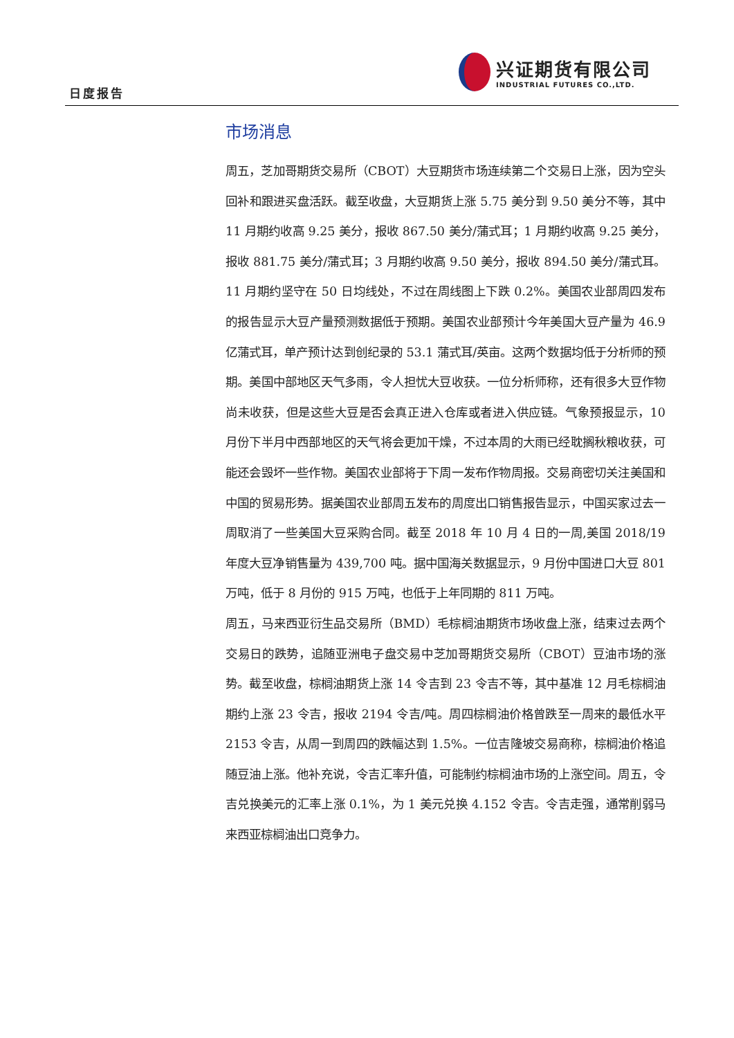日度报告
兴证期货有限公司
INDUSTRIAL FUTURES CO.,LTD.
市场消息
周五，芝加哥期货交易所（CBOT）大豆期货市场连续第二个交易日上涨，因为空头回补和跟进买盘活跃。截至收盘，大豆期货上涨 5.75 美分到 9.50 美分不等，其中 11 月期约收高 9.25 美分，报收 867.50 美分/蒲式耳；1 月期约收高 9.25 美分，报收 881.75 美分/蒲式耳；3 月期约收高 9.50 美分，报收 894.50 美分/蒲式耳。11 月期约坚守在 50 日均线处，不过在周线图上下跌 0.2%。美国农业部周四发布的报告显示大豆产量预测数据低于预期。美国农业部预计今年美国大豆产量为 46.9 亿蒲式耳，单产预计达到创纪录的 53.1 蒲式耳/英亩。这两个数据均低于分析师的预期。美国中部地区天气多雨，令人担忧大豆收获。一位分析师称，还有很多大豆作物尚未收获，但是这些大豆是否会真正进入仓库或者进入供应链。气象预报显示，10 月份下半月中西部地区的天气将会更加干燥，不过本周的大雨已经耽搁秋粮收获，可能还会毁坏一些作物。美国农业部将于下周一发布作物周报。交易商密切关注美国和中国的贸易形势。据美国农业部周五发布的周度出口销售报告显示，中国买家过去一周取消了一些美国大豆采购合同。截至 2018 年 10 月 4 日的一周,美国 2018/19 年度大豆净销售量为 439,700 吨。据中国海关数据显示，9 月份中国进口大豆 801 万吨，低于 8 月份的 915 万吨，也低于上年同期的 811 万吨。
周五，马来西亚衍生品交易所（BMD）毛棕榈油期货市场收盘上涨，结束过去两个交易日的跌势，追随亚洲电子盘交易中芝加哥期货交易所（CBOT）豆油市场的涨势。截至收盘，棕榈油期货上涨 14 令吉到 23 令吉不等，其中基准 12 月毛棕榈油期约上涨 23 令吉，报收 2194 令吉/吨。周四棕榈油价格曾跌至一周来的最低水平 2153 令吉，从周一到周四的跌幅达到 1.5%。一位吉隆坡交易商称，棕榈油价格追随豆油上涨。他补充说，令吉汇率升值，可能制约棕榈油市场的上涨空间。周五，令吉兑换美元的汇率上涨 0.1%，为 1 美元兑换 4.152 令吉。令吉走强，通常削弱马来西亚棕榈油出口竞争力。